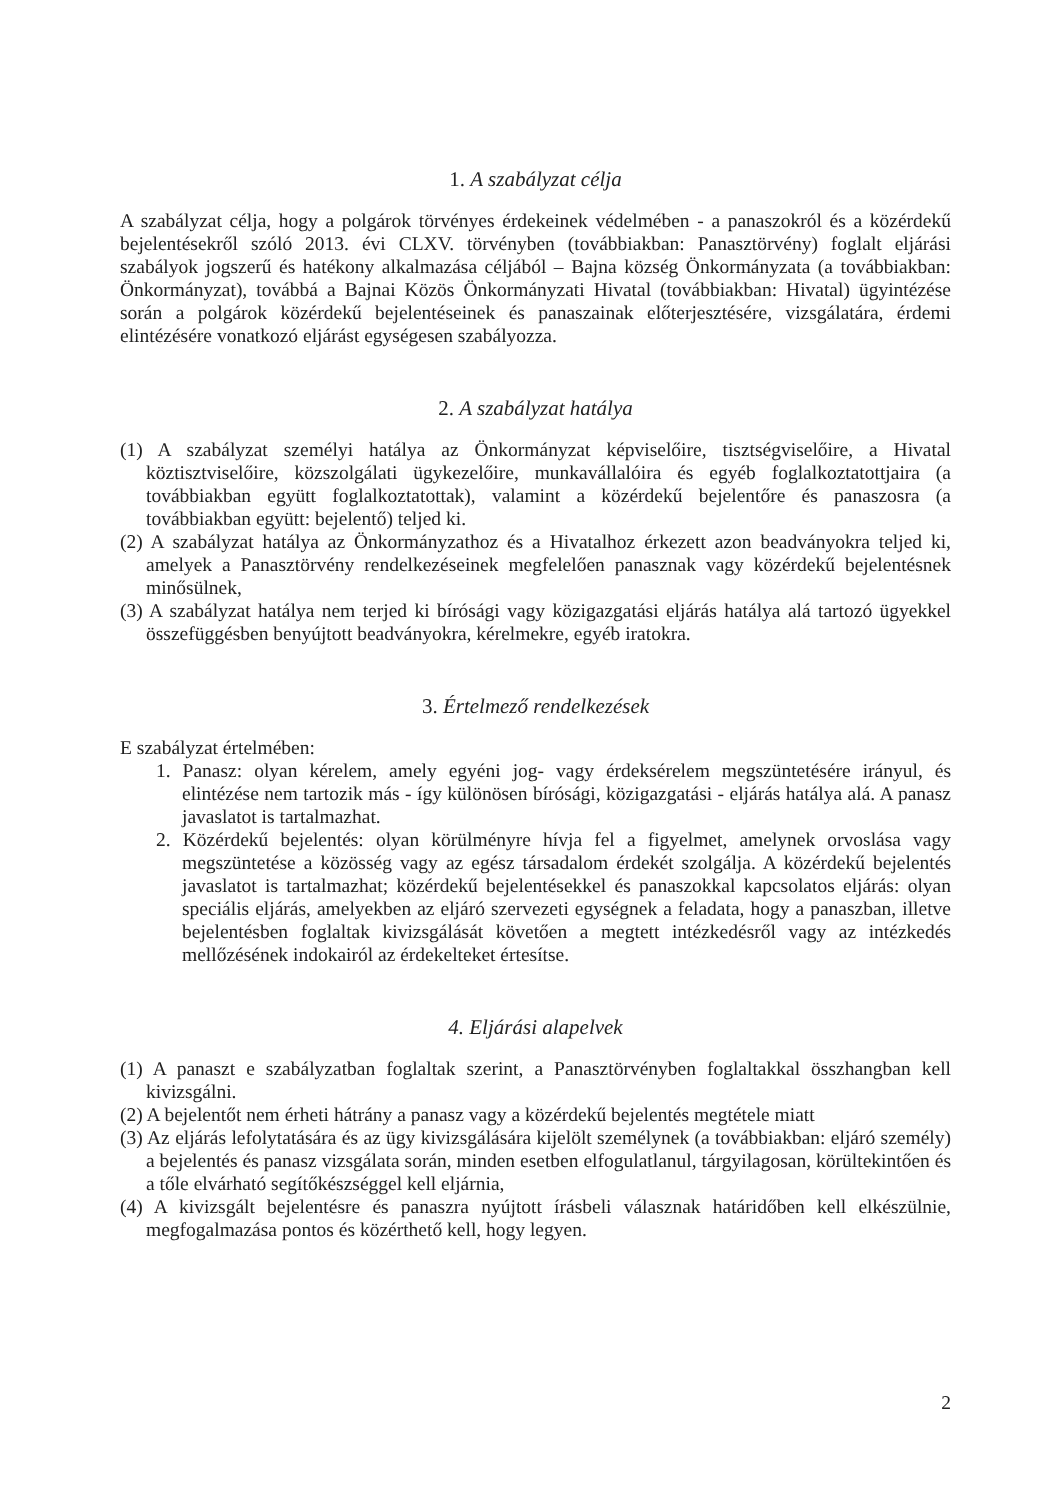1. A szabályzat célja
A szabályzat célja, hogy a polgárok törvényes érdekeinek védelmében - a panaszokról és a közérdekű bejelentésekről szóló 2013. évi CLXV. törvényben (továbbiakban: Panasztörvény) foglalt eljárási szabályok jogszerű és hatékony alkalmazása céljából – Bajna község Önkormányzata (a továbbiakban: Önkormányzat), továbbá a Bajnai Közös Önkormányzati Hivatal (továbbiakban: Hivatal) ügyintézése során a polgárok közérdekű bejelentéseinek és panaszainak előterjesztésére, vizsgálatára, érdemi elintézésére vonatkozó eljárást egységesen szabályozza.
2. A szabályzat hatálya
(1) A szabályzat személyi hatálya az Önkormányzat képviselőire, tisztségviselőire, a Hivatal köztisztviselőire, közszolgálati ügykezelőire, munkavállalóira és egyéb foglalkoztatottjaira (a továbbiakban együtt foglalkoztatottak), valamint a közérdekű bejelentőre és panaszosra (a továbbiakban együtt: bejelentő) teljed ki.
(2) A szabályzat hatálya az Önkormányzathoz és a Hivatalhoz érkezett azon beadványokra teljed ki, amelyek a Panasztörvény rendelkezéseinek megfelelően panasznak vagy közérdekű bejelentésnek minősülnek,
(3) A szabályzat hatálya nem terjed ki bírósági vagy közigazgatási eljárás hatálya alá tartozó ügyekkel összefüggésben benyújtott beadványokra, kérelmekre, egyéb iratokra.
3. Értelmező rendelkezések
E szabályzat értelmében:
1. Panasz: olyan kérelem, amely egyéni jog- vagy érdeksérelem megszüntetésére irányul, és elintézése nem tartozik más - így különösen bírósági, közigazgatási - eljárás hatálya alá. A panasz javaslatot is tartalmazhat.
2. Közérdekű bejelentés: olyan körülményre hívja fel a figyelmet, amelynek orvoslása vagy megszüntetése a közösség vagy az egész társadalom érdekét szolgálja. A közérdekű bejelentés javaslatot is tartalmazhat; közérdekű bejelentésekkel és panaszokkal kapcsolatos eljárás: olyan speciális eljárás, amelyekben az eljáró szervezeti egységnek a feladata, hogy a panaszban, illetve bejelentésben foglaltak kivizsgálását követően a megtett intézkedésről vagy az intézkedés mellőzésének indokairól az érdekelteket értesítse.
4. Eljárási alapelvek
(1) A panaszt e szabályzatban foglaltak szerint, a Panasztörvényben foglaltakkal összhangban kell kivizsgálni.
(2) A bejelentőt nem érheti hátrány a panasz vagy a közérdekű bejelentés megtétele miatt
(3) Az eljárás lefolytatására és az ügy kivizsgálására kijelölt személynek (a továbbiakban: eljáró személy) a bejelentés és panasz vizsgálata során, minden esetben elfogulatlanul, tárgyilagosan, körültekintően és a tőle elvárható segítőkészséggel kell eljárnia,
(4) A kivizsgált bejelentésre és panaszra nyújtott írásbeli válasznak határidőben kell elkészülnie, megfogalmazása pontos és közérthető kell, hogy legyen.
2